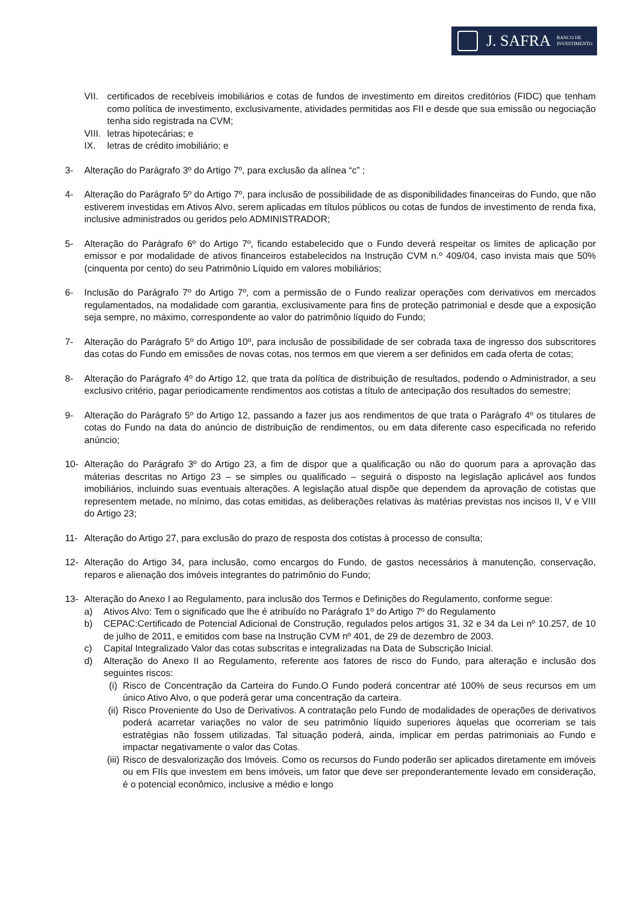J. SAFRA BANCO DE
INVESTIMENTO
VII. certificados de recebíveis imobiliários e cotas de fundos de investimento em direitos creditórios (FIDC) que tenham como política de investimento, exclusivamente, atividades permitidas aos FII e desde que sua emissão ou negociação tenha sido registrada na CVM;
VIII. letras hipotecárias; e
IX. letras de crédito imobiliário; e
3- Alteração do Parágrafo 3º do Artigo 7º, para exclusão da alínea “c” ;
4- Alteração do Parágrafo 5º do Artigo 7º, para inclusão de possibilidade de as disponibilidades financeiras do Fundo, que não estiverem investidas em Ativos Alvo, serem aplicadas em títulos públicos ou cotas de fundos de investimento de renda fixa, inclusive administrados ou geridos pelo ADMINISTRADOR;
5- Alteração do Parágrafo 6º do Artigo 7º, ficando estabelecido que o Fundo deverá respeitar os limites de aplicação por emissor e por modalidade de ativos financeiros estabelecidos na Instrução CVM n.º 409/04, caso invista mais que 50% (cinquenta por cento) do seu Patrimônio Líquido em valores mobiliários;
6- Inclusão do Parágrafo 7º do Artigo 7º, com a permissão de o Fundo realizar operações com derivativos em mercados regulamentados, na modalidade com garantia, exclusivamente para fins de proteção patrimonial e desde que a exposição seja sempre, no máximo, correspondente ao valor do patrimônio líquido do Fundo;
7- Alteração do Parágrafo 5º do Artigo 10º, para inclusão de possibilidade de ser cobrada taxa de ingresso dos subscritores das cotas do Fundo em emissões de novas cotas, nos termos em que vierem a ser definidos em cada oferta de cotas;
8- Alteração do Parágrafo 4º do Artigo 12, que trata da política de distribuição de resultados, podendo o Administrador, a seu exclusivo critério, pagar periodicamente rendimentos aos cotistas a título de antecipação dos resultados do semestre;
9- Alteração do Parágrafo 5º do Artigo 12, passando a fazer jus aos rendimentos de que trata o Parágrafo 4º os titulares de cotas do Fundo na data do anúncio de distribuição de rendimentos, ou em data diferente caso especificada no referido anúncio;
10- Alteração do Parágrafo 3º do Artigo 23, a fim de dispor que a qualificação ou não do quorum para a aprovação das máterias descritas no Artigo 23 – se simples ou qualificado – seguirá o disposto na legislação aplicável aos fundos imobiliários, incluindo suas eventuais alterações. A legislação atual dispõe que dependem da aprovação de cotistas que representem metade, no mínimo, das cotas emitidas, as deliberações relativas às matérias previstas nos incisos II, V e VIII do Artigo 23;
11- Alteração do Artigo 27, para exclusão do prazo de resposta dos cotistas à processo de consulta;
12- Alteração do Artigo 34, para inclusão, como encargos do Fundo, de gastos necessários à manutenção, conservação, reparos e alienação dos imóveis integrantes do patrimônio do Fundo;
13- Alteração do Anexo I ao Regulamento, para inclusão dos Termos e Definições do Regulamento, conforme segue:
a) Ativos Alvo: Tem o significado que lhe é atribuído no Parágrafo 1º do Artigo 7º do Regulamento
b) CEPAC:Certificado de Potencial Adicional de Construção, regulados pelos artigos 31, 32 e 34 da Lei nº 10.257, de 10 de julho de 2011, e emitidos com base na Instrução CVM nº 401, de 29 de dezembro de 2003.
c) Capital Integralizado Valor das cotas subscritas e integralizadas na Data de Subscrição Inicial.
d) Alteração do Anexo II ao Regulamento, referente aos fatores de risco do Fundo, para alteração e inclusão dos seguintes riscos:
(i) Risco de Concentração da Carteira do Fundo.O Fundo poderá concentrar até 100% de seus recursos em um único Ativo Alvo, o que poderá gerar uma concentração da carteira.
(ii) Risco Proveniente do Uso de Derivativos. A contratação pelo Fundo de modalidades de operações de derivativos poderá acarretar variações no valor de seu patrimônio líquido superiores àquelas que ocorreriam se tais estratégias não fossem utilizadas. Tal situação poderá, ainda, implicar em perdas patrimoniais ao Fundo e impactar negativamente o valor das Cotas.
(iii) Risco de desvalorização dos Imóveis. Como os recursos do Fundo poderão ser aplicados diretamente em imóveis ou em FIIs que investem em bens imóveis, um fator que deve ser preponderantemente levado em consideração, é o potencial econômico, inclusive a médio e longo